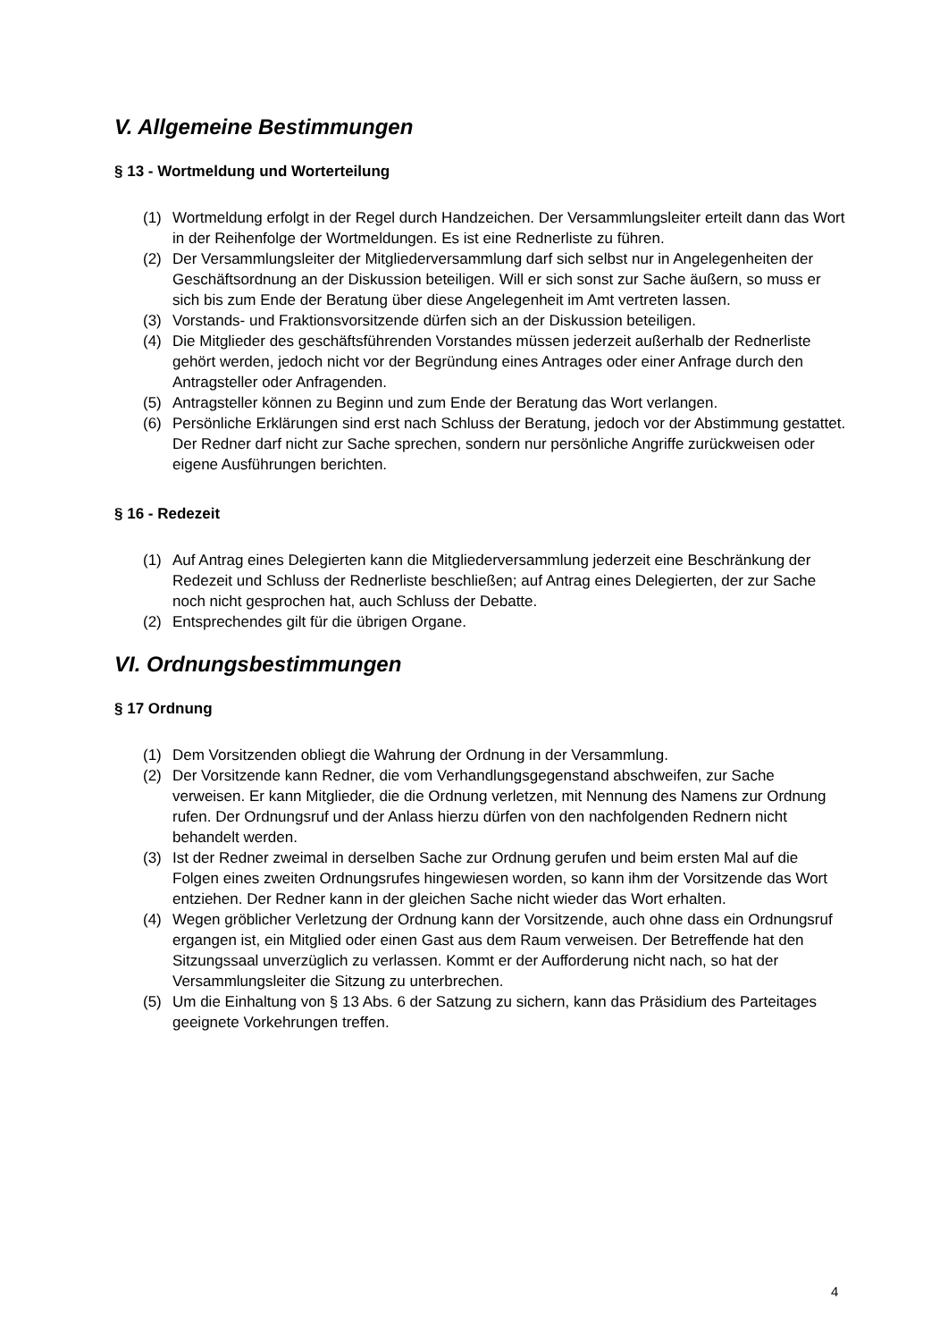V. Allgemeine Bestimmungen
§ 13 - Wortmeldung und Worterteilung
(1) Wortmeldung erfolgt in der Regel durch Handzeichen. Der Versammlungsleiter erteilt dann das Wort in der Reihenfolge der Wortmeldungen. Es ist eine Rednerliste zu führen.
(2) Der Versammlungsleiter der Mitgliederversammlung darf sich selbst nur in Angelegenheiten der Geschäftsordnung an der Diskussion beteiligen. Will er sich sonst zur Sache äußern, so muss er sich bis zum Ende der Beratung über diese Angelegenheit im Amt vertreten lassen.
(3) Vorstands- und Fraktionsvorsitzende dürfen sich an der Diskussion beteiligen.
(4) Die Mitglieder des geschäftsführenden Vorstandes müssen jederzeit außerhalb der Rednerliste gehört werden, jedoch nicht vor der Begründung eines Antrages oder einer Anfrage durch den Antragsteller oder Anfragenden.
(5) Antragsteller können zu Beginn und zum Ende der Beratung das Wort verlangen.
(6) Persönliche Erklärungen sind erst nach Schluss der Beratung, jedoch vor der Abstimmung gestattet. Der Redner darf nicht zur Sache sprechen, sondern nur persönliche Angriffe zurückweisen oder eigene Ausführungen berichten.
§ 16 - Redezeit
(1) Auf Antrag eines Delegierten kann die Mitgliederversammlung jederzeit eine Beschränkung der Redezeit und Schluss der Rednerliste beschließen; auf Antrag eines Delegierten, der zur Sache noch nicht gesprochen hat, auch Schluss der Debatte.
(2) Entsprechendes gilt für die übrigen Organe.
VI. Ordnungsbestimmungen
§ 17 Ordnung
(1) Dem Vorsitzenden obliegt die Wahrung der Ordnung in der Versammlung.
(2) Der Vorsitzende kann Redner, die vom Verhandlungsgegenstand abschweifen, zur Sache verweisen. Er kann Mitglieder, die die Ordnung verletzen, mit Nennung des Namens zur Ordnung rufen. Der Ordnungsruf und der Anlass hierzu dürfen von den nachfolgenden Rednern nicht behandelt werden.
(3) Ist der Redner zweimal in derselben Sache zur Ordnung gerufen und beim ersten Mal auf die Folgen eines zweiten Ordnungsrufes hingewiesen worden, so kann ihm der Vorsitzende das Wort entziehen. Der Redner kann in der gleichen Sache nicht wieder das Wort erhalten.
(4) Wegen gröblicher Verletzung der Ordnung kann der Vorsitzende, auch ohne dass ein Ordnungsruf ergangen ist, ein Mitglied oder einen Gast aus dem Raum verweisen. Der Betreffende hat den Sitzungssaal unverzüglich zu verlassen. Kommt er der Aufforderung nicht nach, so hat der Versammlungsleiter die Sitzung zu unterbrechen.
(5) Um die Einhaltung von § 13 Abs. 6 der Satzung zu sichern, kann das Präsidium des Parteitages geeignete Vorkehrungen treffen.
4